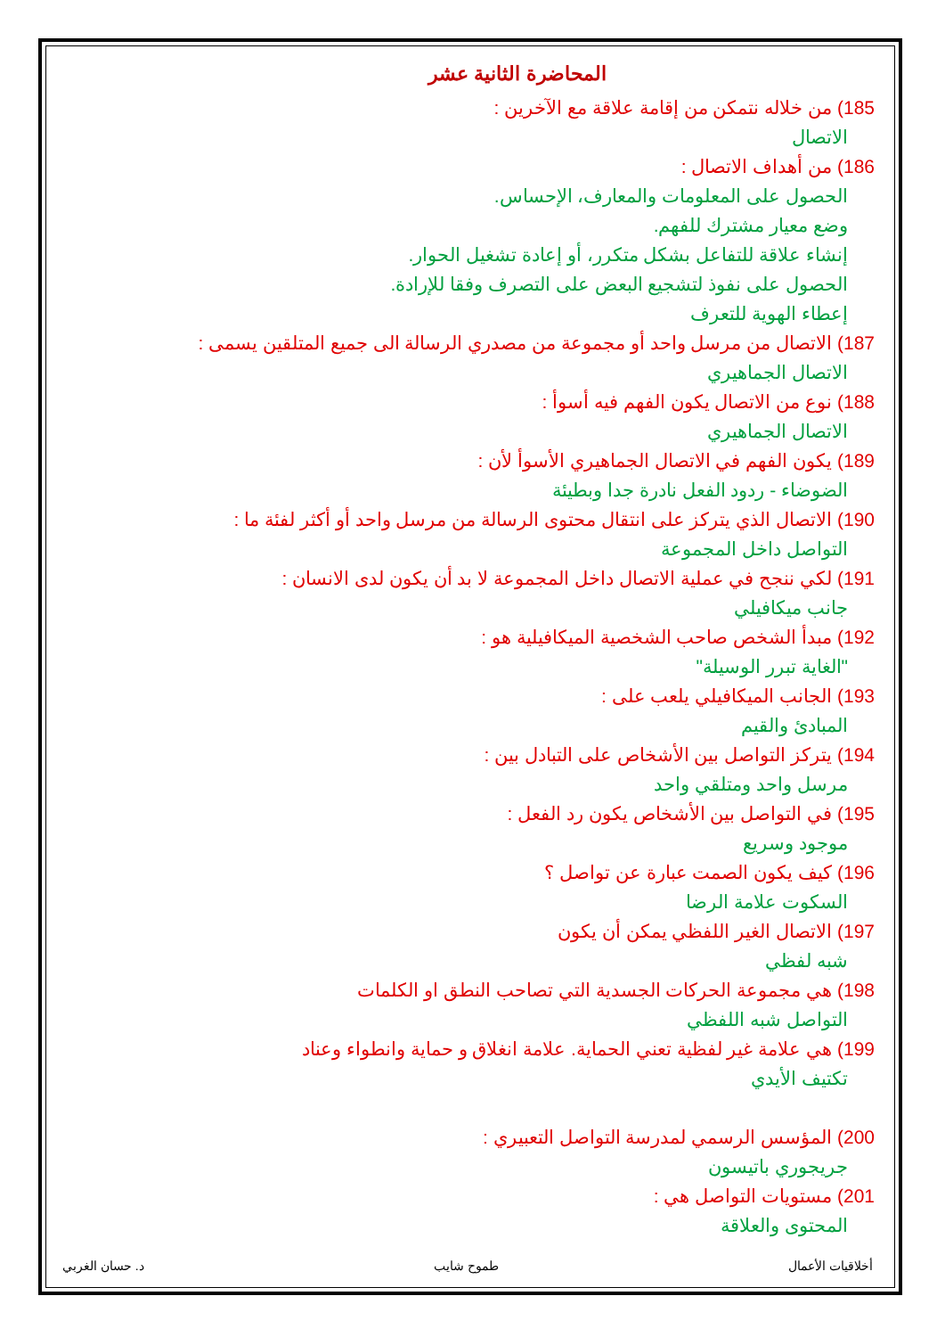المحاضرة الثانية عشر
185) من خلاله نتمكن من إقامة علاقة مع الآخرين :
الاتصال
186) من أهداف الاتصال :
الحصول على المعلومات والمعارف، الإحساس.
وضع معيار مشترك للفهم.
إنشاء علاقة للتفاعل بشكل متكرر، أو إعادة تشغيل الحوار.
الحصول على نفوذ لتشجيع البعض على التصرف وفقا للإرادة.
إعطاء الهوية للتعرف
187) الاتصال من مرسل واحد أو مجموعة من مصدري الرسالة الى جميع المتلقين يسمى :
الاتصال الجماهيري
188) نوع من الاتصال يكون الفهم فيه أسوأ :
الاتصال الجماهيري
189) يكون الفهم في الاتصال الجماهيري الأسوأ لأن :
الضوضاء - ردود الفعل نادرة جدا وبطيئة
190) الاتصال الذي يتركز على انتقال محتوى الرسالة من مرسل واحد أو أكثر لفئة ما :
التواصل داخل المجموعة
191) لكي ننجح في عملية الاتصال داخل المجموعة لا بد أن يكون لدى الانسان :
جانب ميكافيلي
192) مبدأ الشخص صاحب الشخصية الميكافيلية هو :
"الغاية تبرر الوسيلة"
193) الجانب الميكافيلي يلعب على :
المبادئ والقيم
194) يتركز التواصل بين الأشخاص على التبادل بين :
مرسل واحد ومتلقي واحد
195) في التواصل بين الأشخاص يكون رد الفعل :
موجود وسريع
196) كيف يكون الصمت عبارة عن تواصل ؟
السكوت علامة الرضا
197) الاتصال الغير اللفظي يمكن أن يكون
شبه لفظي
198) هي مجموعة الحركات الجسدية التي تصاحب النطق او الكلمات
التواصل شبه اللفظي
199) هي علامة غير لفظية تعني الحماية. علامة انغلاق و حماية وانطواء وعناد
تكتيف الأيدي
200) المؤسس الرسمي لمدرسة التواصل التعبيري :
جريجوري باتيسون
201) مستويات التواصل هي :
المحتوى والعلاقة
أخلاقيات الأعمال طموح شايب د. حسان الغربي